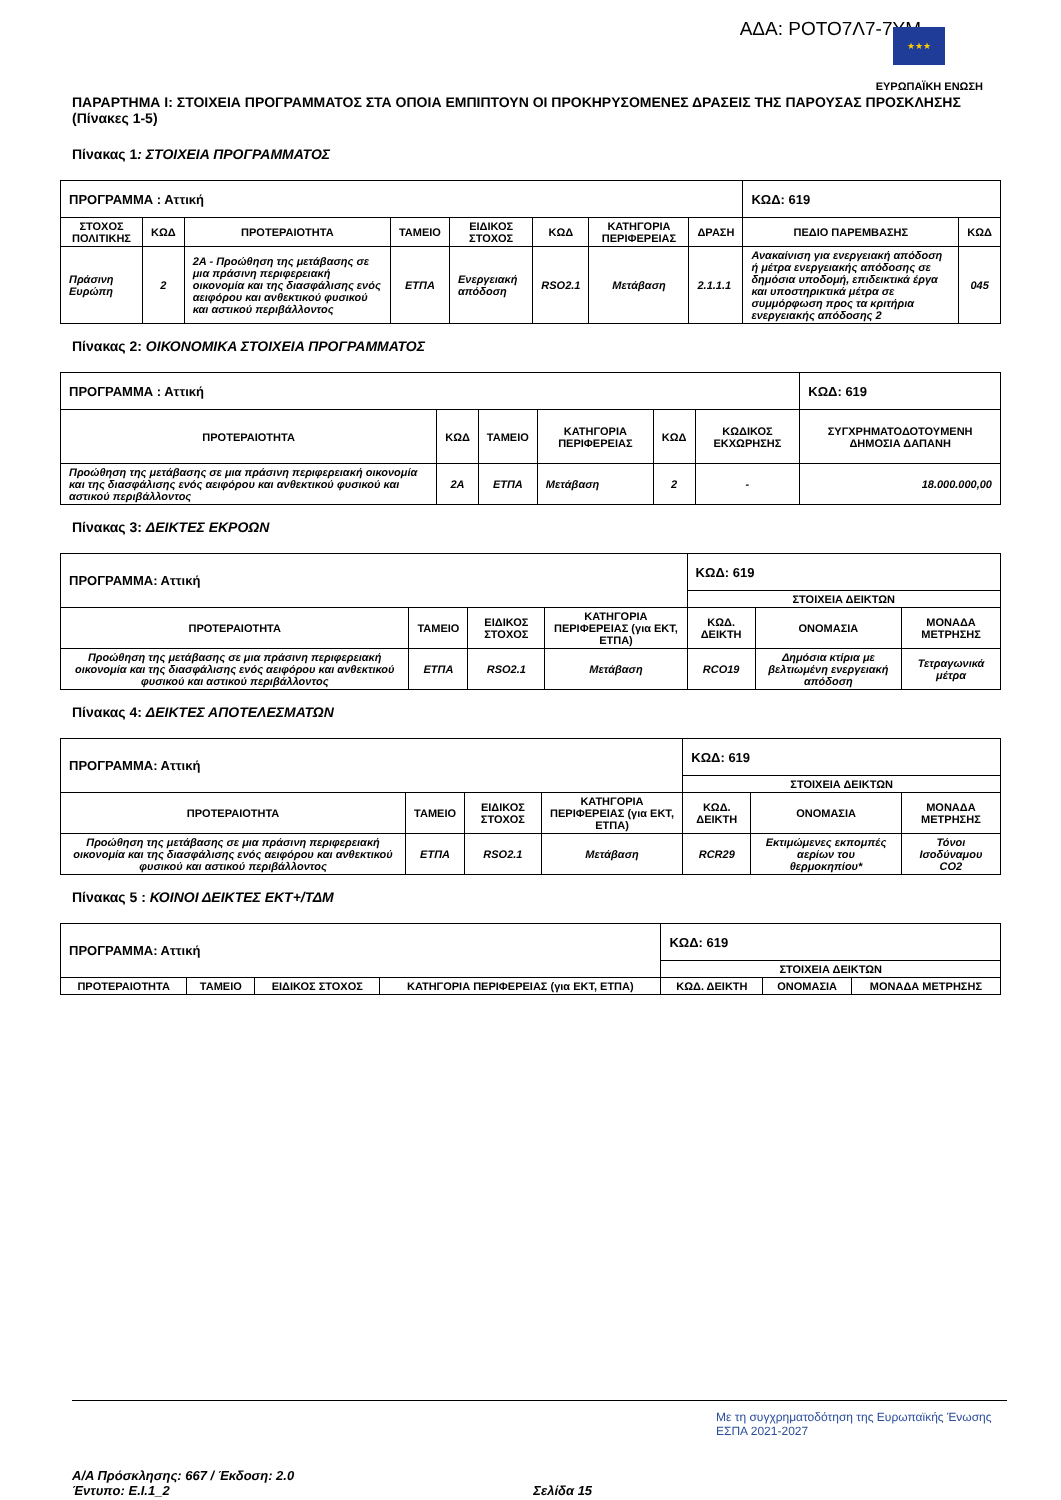ΑΔΑ: ΡΟΤΟ7Λ7-7ΥΜ
★★★
ΕΥΡΩΠΑΪΚΗ ΕΝΩΣΗ
ΠΑΡΑΡΤΗΜΑ Ι: ΣΤΟΙΧΕΙΑ ΠΡΟΓΡΑΜΜΑΤΟΣ ΣΤΑ ΟΠΟΙΑ ΕΜΠΙΠΤΟΥΝ ΟΙ ΠΡΟΚΗΡΥΣΟΜΕΝΕΣ ΔΡΑΣΕΙΣ ΤΗΣ ΠΑΡΟΥΣΑΣ ΠΡΟΣΚΛΗΣΗΣ (Πίνακες 1-5)
Πίνακας 1: ΣΤΟΙΧΕΙΑ ΠΡΟΓΡΑΜΜΑΤΟΣ
| ΠΡΟΓΡΑΜΜΑ : Αττική | | | | | | | | ΚΩΔ: 619 | |
| ΣΤΟΧΟΣ ΠΟΛΙΤΙΚΗΣ | ΚΩΔ | ΠΡΟΤΕΡΑΙΟΤΗΤΑ | ΤΑΜΕΙΟ | ΕΙΔΙΚΟΣ ΣΤΟΧΟΣ | ΚΩΔ | ΚΑΤΗΓΟΡΙΑ ΠΕΡΙΦΕΡΕΙΑΣ | ΔΡΑΣΗ | ΠΕΔΙΟ ΠΑΡΕΜΒΑΣΗΣ | ΚΩΔ |
| Πράσινη Ευρώπη | 2 | 2Α - Προώθηση της μετάβασης σε μια πράσινη περιφερειακή οικονομία και της διασφάλισης ενός αειφόρου και ανθεκτικού φυσικού και αστικού περιβάλλοντος | ΕΤΠΑ | Ενεργειακή απόδοση | RSO2.1 | Μετάβαση | 2.1.1.1 | Ανακαίνιση για ενεργειακή απόδοση ή μέτρα ενεργειακής απόδοσης σε δημόσια υποδομή, επιδεικτικά έργα και υποστηρικτικά μέτρα σε συμμόρφωση προς τα κριτήρια ενεργειακής απόδοσης 2 | 045 |
Πίνακας 2: ΟΙΚΟΝΟΜΙΚΑ ΣΤΟΙΧΕΙΑ ΠΡΟΓΡΑΜΜΑΤΟΣ
| ΠΡΟΓΡΑΜΜΑ : Αττική | | | | | | ΚΩΔ: 619 |
| ΠΡΟΤΕΡΑΙΟΤΗΤΑ | ΚΩΔ | ΤΑΜΕΙΟ | ΚΑΤΗΓΟΡΙΑ ΠΕΡΙΦΕΡΕΙΑΣ | ΚΩΔ | ΚΩΔΙΚΟΣ ΕΚΧΩΡΗΣΗΣ | ΣΥΓΧΡΗΜΑΤΟΔΟΤΟΥΜΕΝΗ ΔΗΜΟΣΙΑ ΔΑΠΑΝΗ |
| Προώθηση της μετάβασης σε μια πράσινη περιφερειακή οικονομία και της διασφάλισης ενός αειφόρου και ανθεκτικού φυσικού και αστικού περιβάλλοντος | 2Α | ΕΤΠΑ | Μετάβαση | 2 | - | 18.000.000,00 |
Πίνακας 3: ΔΕΙΚΤΕΣ ΕΚΡΟΩΝ
| ΠΡΟΓΡΑΜΜΑ: Αττική | | | | ΚΩΔ: 619 | | |
| | | | | ΣΤΟΙΧΕΙΑ ΔΕΙΚΤΩΝ | | |
| ΠΡΟΤΕΡΑΙΟΤΗΤΑ | ΤΑΜΕΙΟ | ΕΙΔΙΚΟΣ ΣΤΟΧΟΣ | ΚΑΤΗΓΟΡΙΑ ΠΕΡΙΦΕΡΕΙΑΣ (για ΕΚΤ, ΕΤΠΑ) | ΚΩΔ. ΔΕΙΚΤΗ | ΟΝΟΜΑΣΙΑ | ΜΟΝΑΔΑ ΜΕΤΡΗΣΗΣ |
| Προώθηση της μετάβασης σε μια πράσινη περιφερειακή οικονομία και της διασφάλισης ενός αειφόρου και ανθεκτικού φυσικού και αστικού περιβάλλοντος | ΕΤΠΑ | RSO2.1 | Μετάβαση | RCO19 | Δημόσια κτίρια με βελτιωμένη ενεργειακή απόδοση | Τετραγωνικά μέτρα |
Πίνακας 4: ΔΕΙΚΤΕΣ ΑΠΟΤΕΛΕΣΜΑΤΩΝ
| ΠΡΟΓΡΑΜΜΑ: Αττική | | | | ΚΩΔ: 619 | | |
| | | | | ΣΤΟΙΧΕΙΑ ΔΕΙΚΤΩΝ | | |
| ΠΡΟΤΕΡΑΙΟΤΗΤΑ | ΤΑΜΕΙΟ | ΕΙΔΙΚΟΣ ΣΤΟΧΟΣ | ΚΑΤΗΓΟΡΙΑ ΠΕΡΙΦΕΡΕΙΑΣ (για ΕΚΤ, ΕΤΠΑ) | ΚΩΔ. ΔΕΙΚΤΗ | ΟΝΟΜΑΣΙΑ | ΜΟΝΑΔΑ ΜΕΤΡΗΣΗΣ |
| Προώθηση της μετάβασης σε μια πράσινη περιφερειακή οικονομία και της διασφάλισης ενός αειφόρου και ανθεκτικού φυσικού και αστικού περιβάλλοντος | ΕΤΠΑ | RSO2.1 | Μετάβαση | RCR29 | Εκτιμώμενες εκπομπές αερίων του θερμοκηπίου* | Τόνοι Ισοδύναμου CO2 |
Πίνακας 5 : ΚΟΙΝΟΙ ΔΕΙΚΤΕΣ ΕΚΤ+/ΤΔΜ
| ΠΡΟΓΡΑΜΜΑ: Αττική | | | | ΚΩΔ: 619 | | |
| | | | | ΣΤΟΙΧΕΙΑ ΔΕΙΚΤΩΝ | | |
| ΠΡΟΤΕΡΑΙΟΤΗΤΑ | ΤΑΜΕΙΟ | ΕΙΔΙΚΟΣ ΣΤΟΧΟΣ | ΚΑΤΗΓΟΡΙΑ ΠΕΡΙΦΕΡΕΙΑΣ (για ΕΚΤ, ΕΤΠΑ) | ΚΩΔ. ΔΕΙΚΤΗ | ΟΝΟΜΑΣΙΑ | ΜΟΝΑΔΑ ΜΕΤΡΗΣΗΣ |
Με τη συγχρηματοδότηση της Ευρωπαϊκής Ένωσης ΕΣΠΑ 2021-2027
Α/Α Πρόσκλησης: 667 / Έκδοση: 2.0
Έντυπο: Ε.Ι.1_2 Σελίδα 15